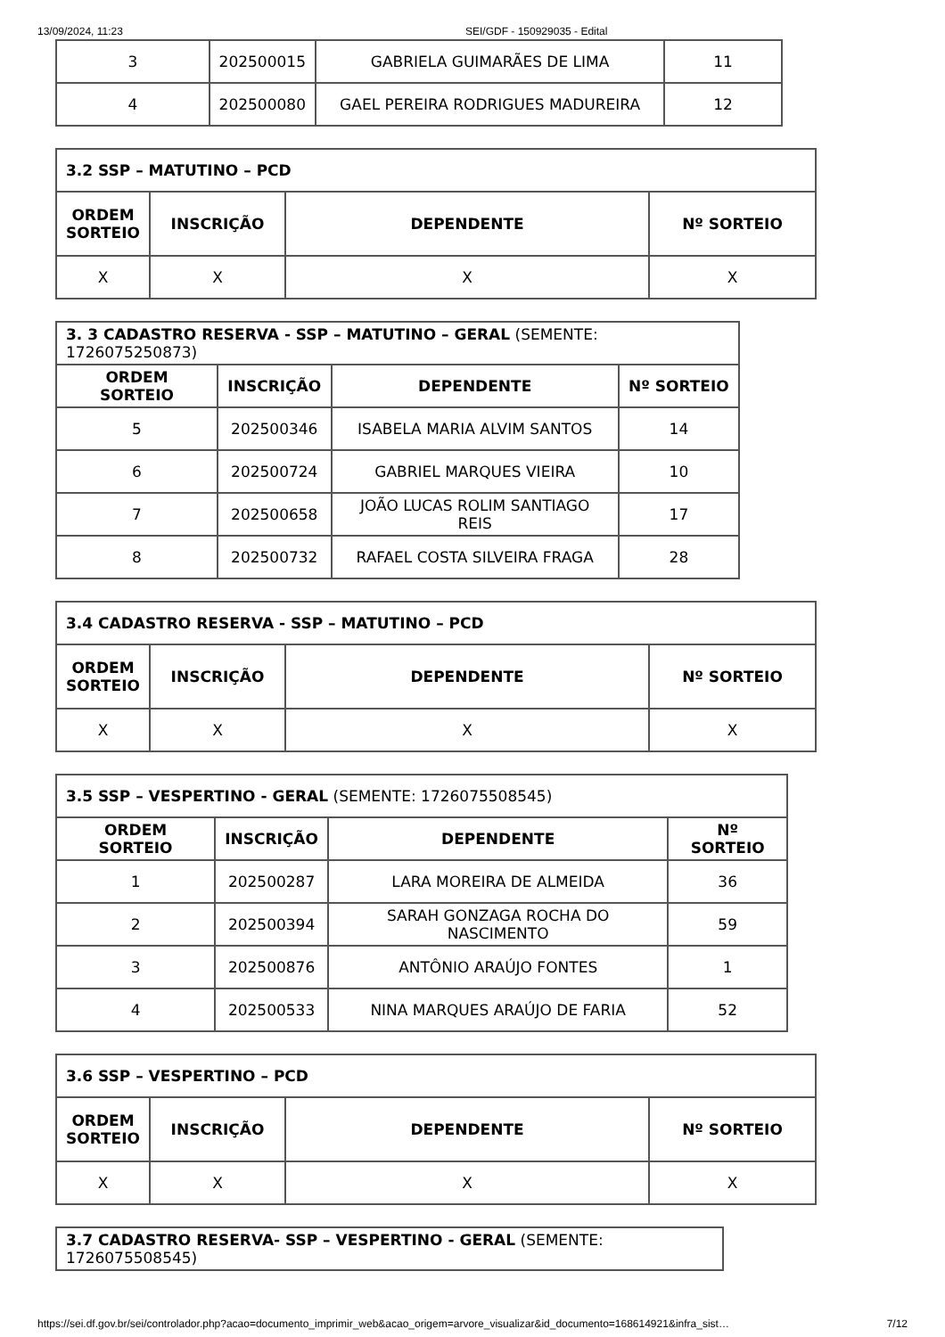13/09/2024, 11:23 SEI/GDF - 150929035 - Edital
| 3 | 202500015 | GABRIELA GUIMARÃES DE LIMA | 11 |
| 4 | 202500080 | GAEL PEREIRA RODRIGUES MADUREIRA | 12 |
| 3.2 SSP – MATUTINO – PCD | | | |
| ORDEM SORTEIO | INSCRIÇÃO | DEPENDENTE | Nº SORTEIO |
| X | X | X | X |
| 3. 3 CADASTRO RESERVA - SSP – MATUTINO – GERAL (SEMENTE: 1726075250873) | | | |
| ORDEM SORTEIO | INSCRIÇÃO | DEPENDENTE | Nº SORTEIO |
| 5 | 202500346 | ISABELA MARIA ALVIM SANTOS | 14 |
| 6 | 202500724 | GABRIEL MARQUES VIEIRA | 10 |
| 7 | 202500658 | JOÃO LUCAS ROLIM SANTIAGO REIS | 17 |
| 8 | 202500732 | RAFAEL COSTA SILVEIRA FRAGA | 28 |
| 3.4 CADASTRO RESERVA - SSP – MATUTINO – PCD | | | |
| ORDEM SORTEIO | INSCRIÇÃO | DEPENDENTE | Nº SORTEIO |
| X | X | X | X |
| 3.5 SSP – VESPERTINO - GERAL (SEMENTE: 1726075508545) | | | |
| ORDEM SORTEIO | INSCRIÇÃO | DEPENDENTE | Nº SORTEIO |
| 1 | 202500287 | LARA MOREIRA DE ALMEIDA | 36 |
| 2 | 202500394 | SARAH GONZAGA ROCHA DO NASCIMENTO | 59 |
| 3 | 202500876 | ANTÔNIO ARAÚJO FONTES | 1 |
| 4 | 202500533 | NINA MARQUES ARAÚJO DE FARIA | 52 |
| 3.6 SSP – VESPERTINO – PCD | | | |
| ORDEM SORTEIO | INSCRIÇÃO | DEPENDENTE | Nº SORTEIO |
| X | X | X | X |
| 3.7 CADASTRO RESERVA- SSP – VESPERTINO - GERAL (SEMENTE: 1726075508545) |
https://sei.df.gov.br/sei/controlador.php?acao=documento_imprimir_web&acao_origem=arvore_visualizar&id_documento=168614921&infra_sist… 7/12